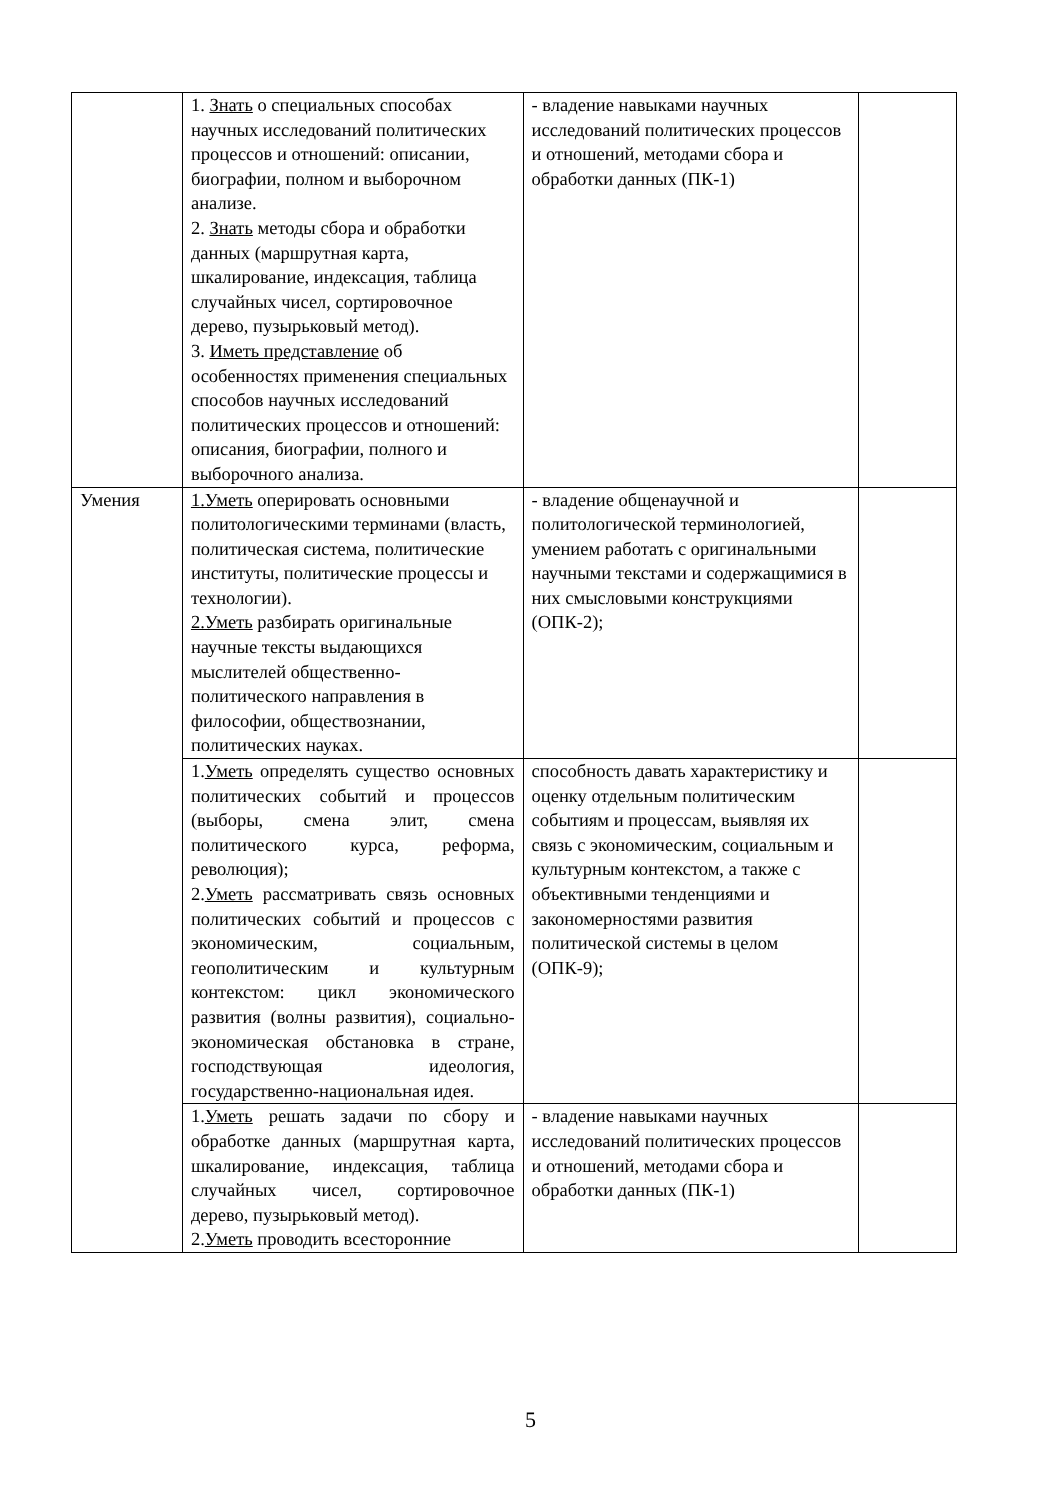| | 1. Знать о специальных способах научных исследований политических процессов и отношений: описании, биографии, полном и выборочном анализе. 2. Знать методы сбора и обработки данных (маршрутная карта, шкалирование, индексация, таблица случайных чисел, сортировочное дерево, пузырьковый метод). 3. Иметь представление об особенностях применения специальных способов научных исследований политических процессов и отношений: описания, биографии, полного и выборочного анализа. | - владение навыками научных исследований политических процессов и отношений, методами сбора и обработки данных (ПК-1) | |
| Умения | 1.Уметь оперировать основными политологическими терминами (власть, политическая система, политические институты, политические процессы и технологии). 2.Уметь разбирать оригинальные научные тексты выдающихся мыслителей общественно-политического направления в философии, обществознании, политических науках. | - владение общенаучной и политологической терминологией, умением работать с оригинальными научными текстами и содержащимися в них смысловыми конструкциями (ОПК-2); | |
| | 1. Уметь определять существо основных политических событий и процессов (выборы, смена элит, смена политического курса, реформа, революция); 2. Уметь рассматривать связь основных политических событий и процессов с экономическим, социальным, геополитическим и культурным контекстом: цикл экономического развития (волны развития), социально-экономическая обстановка в стране, господствующая идеология, государственно-национальная идея. | способность давать характеристику и оценку отдельным политическим событиям и процессам, выявляя их связь с экономическим, социальным и культурным контекстом, а также с объективными тенденциями и закономерностями развития политической системы в целом (ОПК-9); | |
| | 1. Уметь решать задачи по сбору и обработке данных (маршрутная карта, шкалирование, индексация, таблица случайных чисел, сортировочное дерево, пузырьковый метод). 2. Уметь проводить всесторонние | - владение навыками научных исследований политических процессов и отношений, методами сбора и обработки данных (ПК-1) | |
5